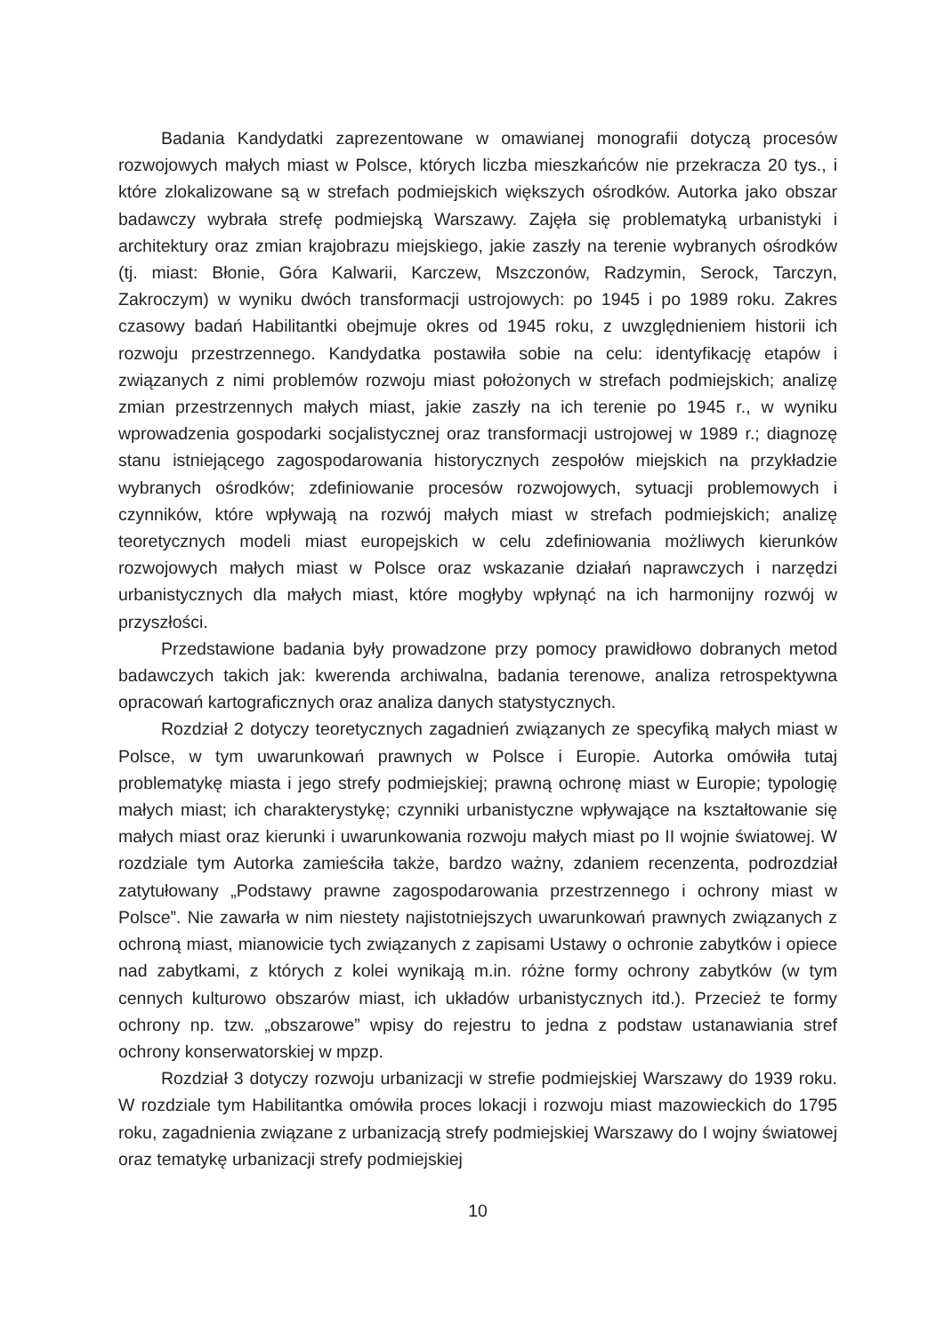Badania Kandydatki zaprezentowane w omawianej monografii dotyczą procesów rozwojowych małych miast w Polsce, których liczba mieszkańców nie przekracza 20 tys., i które zlokalizowane są w strefach podmiejskich większych ośrodków. Autorka jako obszar badawczy wybrała strefę podmiejską Warszawy. Zajęła się problematyką urbanistyki i architektury oraz zmian krajobrazu miejskiego, jakie zaszły na terenie wybranych ośrodków (tj. miast: Błonie, Góra Kalwarii, Karczew, Mszczonów, Radzymin, Serock, Tarczyn, Zakroczym) w wyniku dwóch transformacji ustrojowych: po 1945 i po 1989 roku. Zakres czasowy badań Habilitantki obejmuje okres od 1945 roku, z uwzględnieniem historii ich rozwoju przestrzennego. Kandydatka postawiła sobie na celu: identyfikację etapów i związanych z nimi problemów rozwoju miast położonych w strefach podmiejskich; analizę zmian przestrzennych małych miast, jakie zaszły na ich terenie po 1945 r., w wyniku wprowadzenia gospodarki socjalistycznej oraz transformacji ustrojowej w 1989 r.; diagnozę stanu istniejącego zagospodarowania historycznych zespołów miejskich na przykładzie wybranych ośrodków; zdefiniowanie procesów rozwojowych, sytuacji problemowych i czynników, które wpływają na rozwój małych miast w strefach podmiejskich; analizę teoretycznych modeli miast europejskich w celu zdefiniowania możliwych kierunków rozwojowych małych miast w Polsce oraz wskazanie działań naprawczych i narzędzi urbanistycznych dla małych miast, które mogłyby wpłynąć na ich harmonijny rozwój w przyszłości.
Przedstawione badania były prowadzone przy pomocy prawidłowo dobranych metod badawczych takich jak: kwerenda archiwalna, badania terenowe, analiza retrospektywna opracowań kartograficznych oraz analiza danych statystycznych.
Rozdział 2 dotyczy teoretycznych zagadnień związanych ze specyfiką małych miast w Polsce, w tym uwarunkowań prawnych w Polsce i Europie. Autorka omówiła tutaj problematykę miasta i jego strefy podmiejskiej; prawną ochronę miast w Europie; typologię małych miast; ich charakterystykę; czynniki urbanistyczne wpływające na kształtowanie się małych miast oraz kierunki i uwarunkowania rozwoju małych miast po II wojnie światowej. W rozdziale tym Autorka zamieściła także, bardzo ważny, zdaniem recenzenta, podrozdział zatytułowany „Podstawy prawne zagospodarowania przestrzennego i ochrony miast w Polsce”. Nie zawarła w nim niestety najistotniejszych uwarunkowań prawnych związanych z ochroną miast, mianowicie tych związanych z zapisami Ustawy o ochronie zabytków i opiece nad zabytkami, z których z kolei wynikają m.in. różne formy ochrony zabytków (w tym cennych kulturowo obszarów miast, ich układów urbanistycznych itd.). Przecież te formy ochrony np. tzw. „obszarowe” wpisy do rejestru to jedna z podstaw ustanawiania stref ochrony konserwatorskiej w mpzp.
Rozdział 3 dotyczy rozwoju urbanizacji w strefie podmiejskiej Warszawy do 1939 roku. W rozdziale tym Habilitantka omówiła proces lokacji i rozwoju miast mazowieckich do 1795 roku, zagadnienia związane z urbanizacją strefy podmiejskiej Warszawy do I wojny światowej oraz tematykę urbanizacji strefy podmiejskiej
10